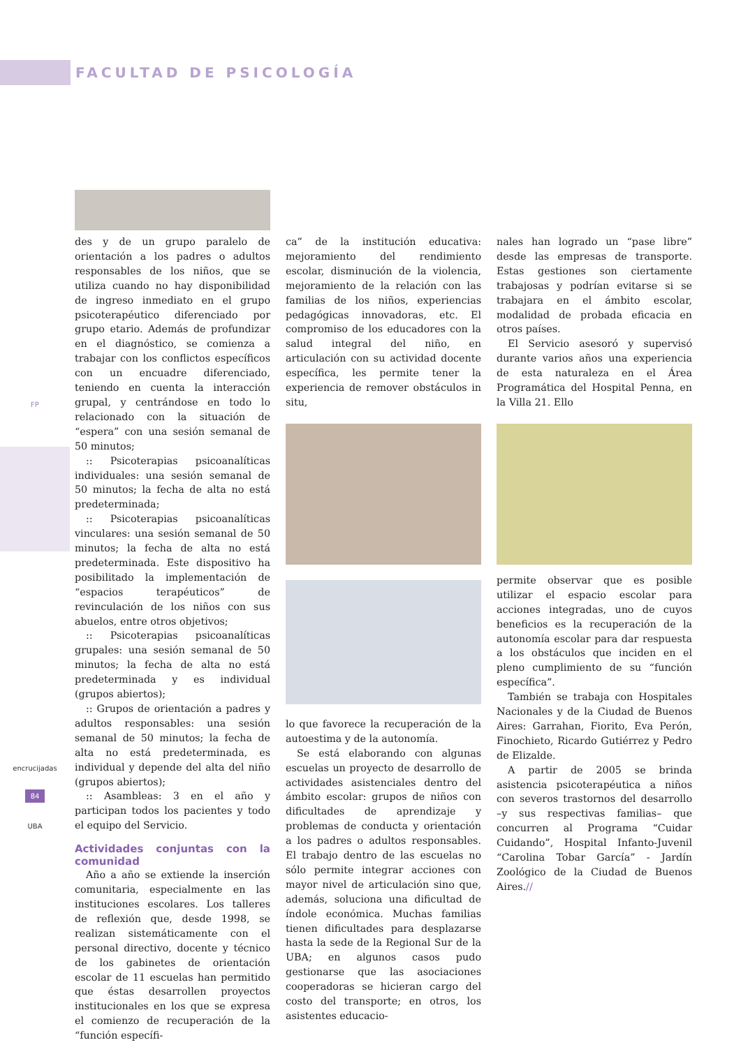FACULTAD DE PSICOLOGÍA
FP
encrucijadas
84
UBA
des y de un grupo paralelo de orientación a los padres o adultos responsables de los niños, que se utiliza cuando no hay disponibilidad de ingreso inmediato en el grupo psicoterapéutico diferenciado por grupo etario. Además de profundizar en el diagnóstico, se comienza a trabajar con los conflictos específicos con un encuadre diferenciado, teniendo en cuenta la interacción grupal, y centrándose en todo lo relacionado con la situación de “espera” con una sesión semanal de 50 minutos;
:: Psicoterapias psicoanalíticas individuales: una sesión semanal de 50 minutos; la fecha de alta no está predeterminada;
:: Psicoterapias psicoanalíticas vinculares: una sesión semanal de 50 minutos; la fecha de alta no está predeterminada. Este dispositivo ha posibilitado la implementación de “espacios terapéuticos” de revinculación de los niños con sus abuelos, entre otros objetivos;
:: Psicoterapias psicoanalíticas grupales: una sesión semanal de 50 minutos; la fecha de alta no está predeterminada y es individual (grupos abiertos);
:: Grupos de orientación a padres y adultos responsables: una sesión semanal de 50 minutos; la fecha de alta no está predeterminada, es individual y depende del alta del niño (grupos abiertos);
:: Asambleas: 3 en el año y participan todos los pacientes y todo el equipo del Servicio.
Actividades conjuntas con la comunidad
Año a año se extiende la inserción comunitaria, especialmente en las instituciones escolares. Los talleres de reflexión que, desde 1998, se realizan sistemáticamente con el personal directivo, docente y técnico de los gabinetes de orientación escolar de 11 escuelas han permitido que éstas desarrollen proyectos institucionales en los que se expresa el comienzo de recuperación de la “función específi-
ca” de la institución educativa: mejoramiento del rendimiento escolar, disminución de la violencia, mejoramiento de la relación con las familias de los niños, experiencias pedagógicas innovadoras, etc. El compromiso de los educadores con la salud integral del niño, en articulación con su actividad docente específica, les permite tener la experiencia de remover obstáculos in situ,
lo que favorece la recuperación de la autoestima y de la autonomía.
Se está elaborando con algunas escuelas un proyecto de desarrollo de actividades asistenciales dentro del ámbito escolar: grupos de niños con dificultades de aprendizaje y problemas de conducta y orientación a los padres o adultos responsables. El trabajo dentro de las escuelas no sólo permite integrar acciones con mayor nivel de articulación sino que, además, soluciona una dificultad de índole económica. Muchas familias tienen dificultades para desplazarse hasta la sede de la Regional Sur de la UBA; en algunos casos pudo gestionarse que las asociaciones cooperadoras se hicieran cargo del costo del transporte; en otros, los asistentes educacio-
nales han logrado un “pase libre” desde las empresas de transporte. Estas gestiones son ciertamente trabajosas y podrían evitarse si se trabajara en el ámbito escolar, modalidad de probada eficacia en otros países.
El Servicio asesoró y supervisó durante varios años una experiencia de esta naturaleza en el Área Programática del Hospital Penna, en la Villa 21. Ello
permite observar que es posible utilizar el espacio escolar para acciones integradas, uno de cuyos beneficios es la recuperación de la autonomía escolar para dar respuesta a los obstáculos que inciden en el pleno cumplimiento de su “función específica”.
También se trabaja con Hospitales Nacionales y de la Ciudad de Buenos Aires: Garrahan, Fiorito, Eva Perón, Finochieto, Ricardo Gutiérrez y Pedro de Elizalde.
A partir de 2005 se brinda asistencia psicoterapéutica a niños con severos trastornos del desarrollo –y sus respectivas familias– que concurren al Programa “Cuidar Cuidando”, Hospital Infanto-Juvenil “Carolina Tobar García” - Jardín Zoológico de la Ciudad de Buenos Aires.//